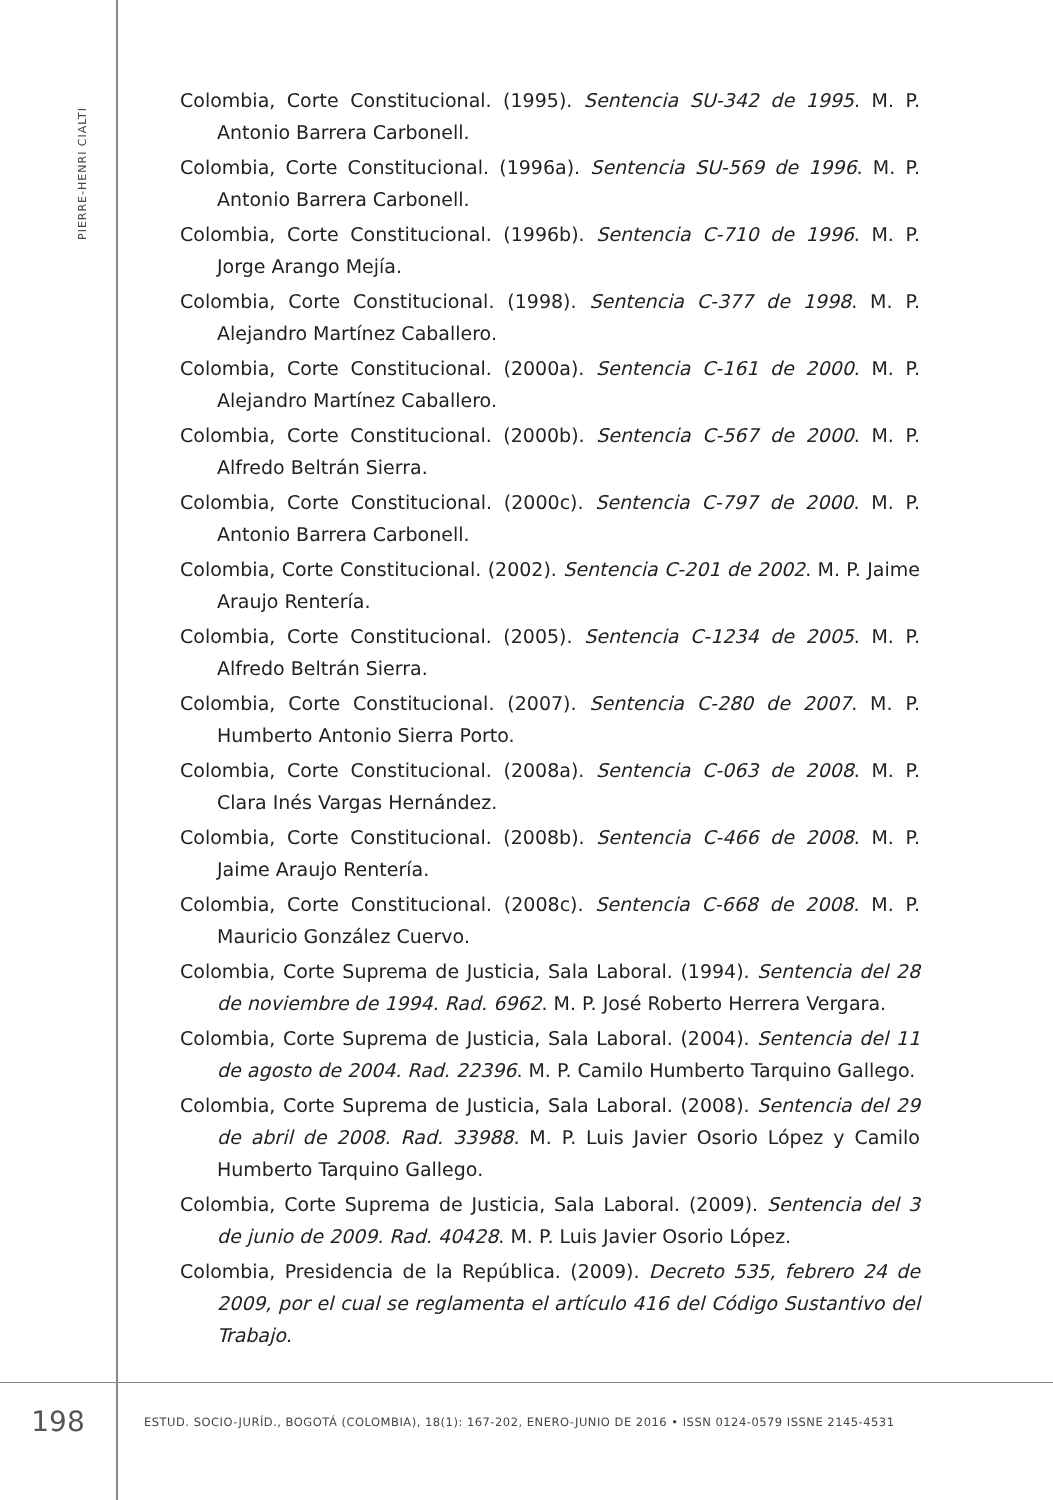PIERRE-HENRI CIALTI
Colombia, Corte Constitucional. (1995). Sentencia SU-342 de 1995. M. P. Antonio Barrera Carbonell.
Colombia, Corte Constitucional. (1996a). Sentencia SU-569 de 1996. M. P. Antonio Barrera Carbonell.
Colombia, Corte Constitucional. (1996b). Sentencia C-710 de 1996. M. P. Jorge Arango Mejía.
Colombia, Corte Constitucional. (1998). Sentencia C-377 de 1998. M. P. Alejandro Martínez Caballero.
Colombia, Corte Constitucional. (2000a). Sentencia C-161 de 2000. M. P. Alejandro Martínez Caballero.
Colombia, Corte Constitucional. (2000b). Sentencia C-567 de 2000. M. P. Alfredo Beltrán Sierra.
Colombia, Corte Constitucional. (2000c). Sentencia C-797 de 2000. M. P. Antonio Barrera Carbonell.
Colombia, Corte Constitucional. (2002). Sentencia C-201 de 2002. M. P. Jaime Araujo Rentería.
Colombia, Corte Constitucional. (2005). Sentencia C-1234 de 2005. M. P. Alfredo Beltrán Sierra.
Colombia, Corte Constitucional. (2007). Sentencia C-280 de 2007. M. P. Humberto Antonio Sierra Porto.
Colombia, Corte Constitucional. (2008a). Sentencia C-063 de 2008. M. P. Clara Inés Vargas Hernández.
Colombia, Corte Constitucional. (2008b). Sentencia C-466 de 2008. M. P. Jaime Araujo Rentería.
Colombia, Corte Constitucional. (2008c). Sentencia C-668 de 2008. M. P. Mauricio González Cuervo.
Colombia, Corte Suprema de Justicia, Sala Laboral. (1994). Sentencia del 28 de noviembre de 1994. Rad. 6962. M. P. José Roberto Herrera Vergara.
Colombia, Corte Suprema de Justicia, Sala Laboral. (2004). Sentencia del 11 de agosto de 2004. Rad. 22396. M. P. Camilo Humberto Tarquino Gallego.
Colombia, Corte Suprema de Justicia, Sala Laboral. (2008). Sentencia del 29 de abril de 2008. Rad. 33988. M. P. Luis Javier Osorio López y Camilo Humberto Tarquino Gallego.
Colombia, Corte Suprema de Justicia, Sala Laboral. (2009). Sentencia del 3 de junio de 2009. Rad. 40428. M. P. Luis Javier Osorio López.
Colombia, Presidencia de la República. (2009). Decreto 535, febrero 24 de 2009, por el cual se reglamenta el artículo 416 del Código Sustantivo del Trabajo.
198
ESTUD. SOCIO-JURÍD., BOGOTÁ (COLOMBIA), 18(1): 167-202, ENERO-JUNIO DE 2016 • ISSN 0124-0579 ISSNE 2145-4531